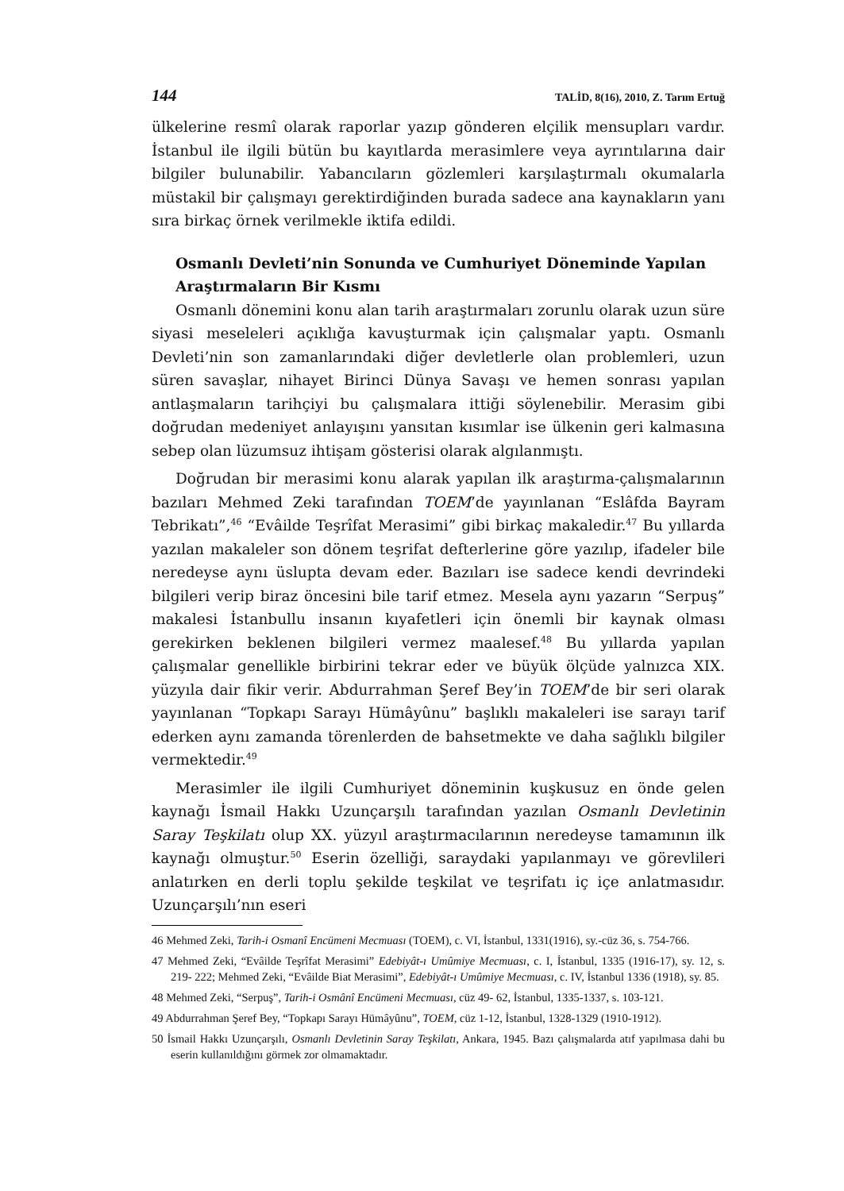144 TALİD, 8(16), 2010, Z. Tarım Ertuğ
ülkelerine resmî olarak raporlar yazıp gönderen elçilik mensupları vardır. İstanbul ile ilgili bütün bu kayıtlarda merasimlere veya ayrıntılarına dair bilgiler bulunabilir. Yabancıların gözlemleri karşılaştırmalı okumalarla müstakil bir çalışmayı gerektirdiğinden burada sadece ana kaynakların yanı sıra birkaç örnek verilmekle iktifa edildi.
Osmanlı Devleti’nin Sonunda ve Cumhuriyet Döneminde Yapılan Araştırmaların Bir Kısmı
Osmanlı dönemini konu alan tarih araştırmaları zorunlu olarak uzun süre siyasi meseleleri açıklığa kavuşturmak için çalışmalar yaptı. Osmanlı Devleti’nin son zamanlarındaki diğer devletlerle olan problemleri, uzun süren savaşlar, nihayet Birinci Dünya Savaşı ve hemen sonrası yapılan antlaşmaların tarihçiyi bu çalışmalara ittiği söylenebilir. Merasim gibi doğrudan medeniyet anlayışını yansıtan kısımlar ise ülkenin geri kalmasına sebep olan lüzumsuz ihtişam gösterisi olarak algılanmıştı.
Doğrudan bir merasimi konu alarak yapılan ilk araştırma-çalışmalarının bazıları Mehmed Zeki tarafından TOEM’de yayınlanan “Eslâfda Bayram Tebrikatı”,<sup>46</sup> “Evâilde Teşrîfat Merasimi” gibi birkaç makaledir.<sup>47</sup> Bu yıllarda yazılan makaleler son dönem teşrifat defterlerine göre yazılıp, ifadeler bile neredeyse aynı üslupta devam eder. Bazıları ise sadece kendi devrindeki bilgileri verip biraz öncesini bile tarif etmez. Mesela aynı yazarın “Serpuş” makalesi İstanbullu insanın kıyafetleri için önemli bir kaynak olması gerekirken beklenen bilgileri vermez maalesef.<sup>48</sup> Bu yıllarda yapılan çalışmalar genellikle birbirini tekrar eder ve büyük ölçüde yalnızca XIX. yüzyıla dair fikir verir. Abdurrahman Şeref Bey’in TOEM’de bir seri olarak yayınlanan “Topkapı Sarayı Hümâyûnu” başlıklı makaleleri ise sarayı tarif ederken aynı zamanda törenlerden de bahsetmekte ve daha sağlıklı bilgiler vermektedir.<sup>49</sup>
Merasimler ile ilgili Cumhuriyet döneminin kuşkusuz en önde gelen kaynağı İsmail Hakkı Uzunçarşılı tarafından yazılan Osmanlı Devletinin Saray Teşkilatı olup XX. yüzyıl araştırmacılarının neredeyse tamamının ilk kaynağı olmuştur.<sup>50</sup> Eserin özelliği, saraydaki yapılanmayı ve görevlileri anlatırken en derli toplu şekilde teşkilat ve teşrifatı iç içe anlatmasıdır. Uzunçarşılı’nın eseri
46 Mehmed Zeki, Tarih-i Osmanî Encümeni Mecmuası (TOEM), c. VI, İstanbul, 1331(1916), sy.-cüz 36, s. 754-766.
47 Mehmed Zeki, “Evâilde Teşrîfat Merasimi” Edebiyât-ı Umûmiye Mecmuası, c. I, İstanbul, 1335 (1916-17), sy. 12, s. 219- 222; Mehmed Zeki, “Evâilde Biat Merasimi”, Edebiyât-ı Umûmiye Mecmuası, c. IV, İstanbul 1336 (1918), sy. 85.
48 Mehmed Zeki, “Serpuş”, Tarih-i Osmânî Encümeni Mecmuası, cüz 49- 62, İstanbul, 1335-1337, s. 103-121.
49 Abdurrahman Şeref Bey, “Topkapı Sarayı Hümâyûnu”, TOEM, cüz 1-12, İstanbul, 1328-1329 (1910-1912).
50 İsmail Hakkı Uzunçarşılı, Osmanlı Devletinin Saray Teşkilatı, Ankara, 1945. Bazı çalışmalarda atıf yapılmasa dahi bu eserin kullanıldığını görmek zor olmamaktadır.